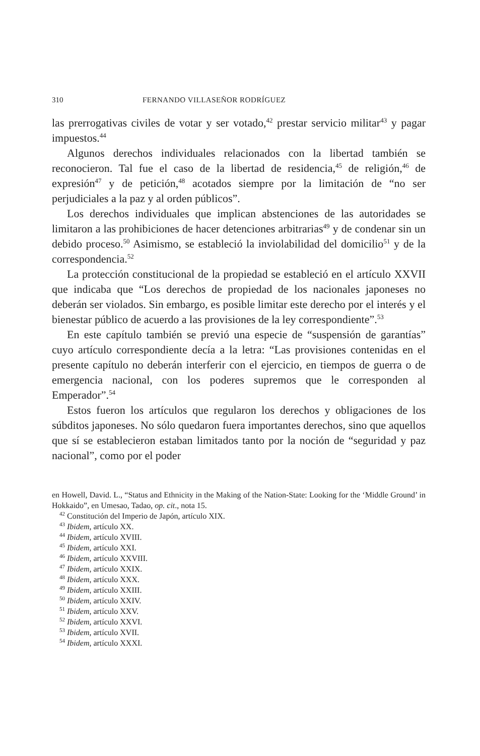310 FERNANDO VILLASEÑOR RODRÍGUEZ
las prerrogativas civiles de votar y ser votado,<sup>42</sup> prestar servicio militar<sup>43</sup> y pagar impuestos.<sup>44</sup>
Algunos derechos individuales relacionados con la libertad también se reconocieron. Tal fue el caso de la libertad de residencia,<sup>45</sup> de religión,<sup>46</sup> de expresión<sup>47</sup> y de petición,<sup>48</sup> acotados siempre por la limitación de “no ser perjudiciales a la paz y al orden públicos”.
Los derechos individuales que implican abstenciones de las autoridades se limitaron a las prohibiciones de hacer detenciones arbitrarias<sup>49</sup> y de condenar sin un debido proceso.<sup>50</sup> Asimismo, se estableció la inviolabilidad del domicilio<sup>51</sup> y de la correspondencia.<sup>52</sup>
La protección constitucional de la propiedad se estableció en el artículo XXVII que indicaba que “Los derechos de propiedad de los nacionales japoneses no deberán ser violados. Sin embargo, es posible limitar este derecho por el interés y el bienestar público de acuerdo a las provisiones de la ley correspondiente”.<sup>53</sup>
En este capítulo también se previó una especie de “suspensión de garantías” cuyo artículo correspondiente decía a la letra: “Las provisiones contenidas en el presente capítulo no deberán interferir con el ejercicio, en tiempos de guerra o de emergencia nacional, con los poderes supremos que le corresponden al Emperador”.<sup>54</sup>
Estos fueron los artículos que regularon los derechos y obligaciones de los súbditos japoneses. No sólo quedaron fuera importantes derechos, sino que aquellos que sí se establecieron estaban limitados tanto por la noción de “seguridad y paz nacional”, como por el poder
en Howell, David. L., “Status and Ethnicity in the Making of the Nation-State: Looking for the ‘Middle Ground’ in Hokkaido”, en Umesao, Tadao, op. cit., nota 15.
<sup>42</sup> Constitución del Imperio de Japón, artículo XIX.
<sup>43</sup> Ibidem, artículo XX.
<sup>44</sup> Ibidem, artículo XVIII.
<sup>45</sup> Ibidem, artículo XXI.
<sup>46</sup> Ibidem, artículo XXVIII.
<sup>47</sup> Ibidem, artículo XXIX.
<sup>48</sup> Ibidem, artículo XXX.
<sup>49</sup> Ibidem, artículo XXIII.
<sup>50</sup> Ibidem, artículo XXIV.
<sup>51</sup> Ibidem, artículo XXV.
<sup>52</sup> Ibidem, artículo XXVI.
<sup>53</sup> Ibidem, artículo XVII.
<sup>54</sup> Ibidem, artículo XXXI.